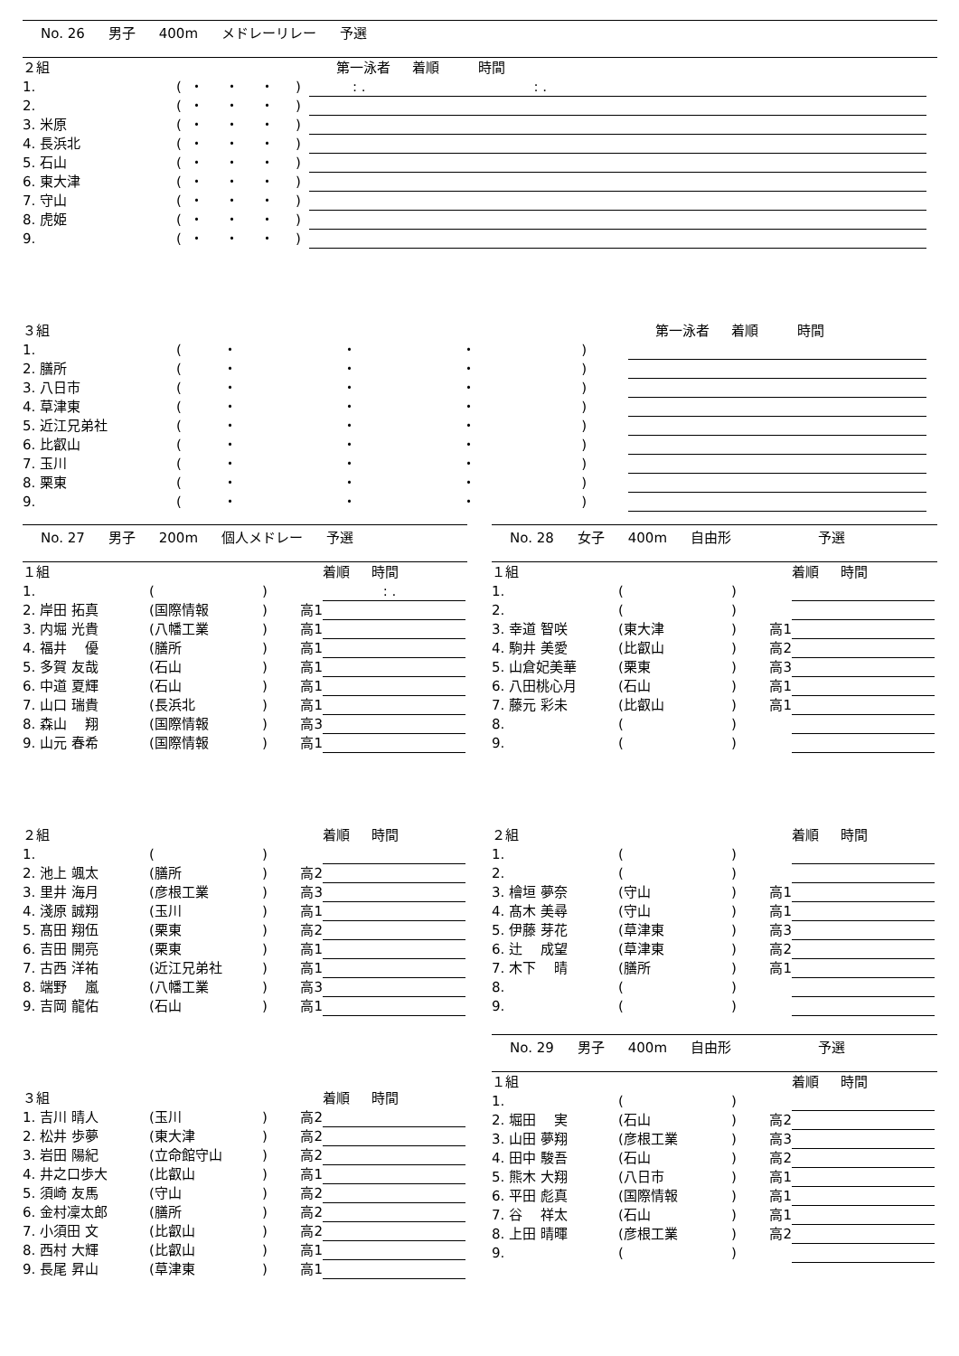No. 26 男子 400m メドレーリレー 予選
| ２組 | | | | | | | 第一泳者 着順 時間 |
| 1. | ( | ・ | ・ | ・ | ) | | : . : . |
| 2. | ( | ・ | ・ | ・ | ) | | |
| 3. 米原 | ( | ・ | ・ | ・ | ) | | |
| 4. 長浜北 | ( | ・ | ・ | ・ | ) | | |
| 5. 石山 | ( | ・ | ・ | ・ | ) | | |
| 6. 東大津 | ( | ・ | ・ | ・ | ) | | |
| 7. 守山 | ( | ・ | ・ | ・ | ) | | |
| 8. 虎姫 | ( | ・ | ・ | ・ | ) | | |
| 9. | ( | ・ | ・ | ・ | ) | | |
| ３組 | | | | | | | 第一泳者 着順 時間 |
| 1. | ( | ・ | ・ | ・ | ) | | |
| 2. 膳所 | ( | ・ | ・ | ・ | ) | | |
| 3. 八日市 | ( | ・ | ・ | ・ | ) | | |
| 4. 草津東 | ( | ・ | ・ | ・ | ) | | |
| 5. 近江兄弟社 | ( | ・ | ・ | ・ | ) | | |
| 6. 比叡山 | ( | ・ | ・ | ・ | ) | | |
| 7. 玉川 | ( | ・ | ・ | ・ | ) | | |
| 8. 栗東 | ( | ・ | ・ | ・ | ) | | |
| 9. | ( | ・ | ・ | ・ | ) | | |
No. 27 男子 200m 個人メドレー 予選
| １組 | | | | 着順 時間 |
| 1. | ( | ) | | : . |
| 2. 岸田 拓真 | (国際情報 | ) | 高1 | |
| 3. 内堀 光貴 | (八幡工業 | ) | 高1 | |
| 4. 福井 優 | (膳所 | ) | 高1 | |
| 5. 多賀 友哉 | (石山 | ) | 高1 | |
| 6. 中道 夏輝 | (石山 | ) | 高1 | |
| 7. 山口 瑞貴 | (長浜北 | ) | 高1 | |
| 8. 森山 翔 | (国際情報 | ) | 高3 | |
| 9. 山元 春希 | (国際情報 | ) | 高1 | |
| ２組 | | | | 着順 時間 |
| 1. | ( | ) | | |
| 2. 池上 颯太 | (膳所 | ) | 高2 | |
| 3. 里井 海月 | (彦根工業 | ) | 高3 | |
| 4. 淺原 誠翔 | (玉川 | ) | 高1 | |
| 5. 髙田 翔伍 | (栗東 | ) | 高2 | |
| 6. 吉田 開亮 | (栗東 | ) | 高1 | |
| 7. 古西 洋祐 | (近江兄弟社 | ) | 高1 | |
| 8. 端野 嵐 | (八幡工業 | ) | 高3 | |
| 9. 吉岡 龍佑 | (石山 | ) | 高1 | |
| ３組 | | | | 着順 時間 |
| 1. 吉川 晴人 | (玉川 | ) | 高2 | |
| 2. 松井 歩夢 | (東大津 | ) | 高2 | |
| 3. 岩田 陽紀 | (立命館守山 | ) | 高2 | |
| 4. 井之口歩大 | (比叡山 | ) | 高1 | |
| 5. 須崎 友馬 | (守山 | ) | 高2 | |
| 6. 金村凜太郎 | (膳所 | ) | 高2 | |
| 7. 小須田 文 | (比叡山 | ) | 高2 | |
| 8. 西村 大輝 | (比叡山 | ) | 高1 | |
| 9. 長尾 昇山 | (草津東 | ) | 高1 | |
No. 28 女子 400m 自由形 予選
| １組 | | | | 着順 時間 |
| 1. | ( | ) | | |
| 2. | ( | ) | | |
| 3. 幸道 智咲 | (東大津 | ) | 高1 | |
| 4. 駒井 美愛 | (比叡山 | ) | 高2 | |
| 5. 山倉妃美華 | (栗東 | ) | 高3 | |
| 6. 八田桃心月 | (石山 | ) | 高1 | |
| 7. 藤元 彩未 | (比叡山 | ) | 高1 | |
| 8. | ( | ) | | |
| 9. | ( | ) | | |
| ２組 | | | | 着順 時間 |
| 1. | ( | ) | | |
| 2. | ( | ) | | |
| 3. 檜垣 夢奈 | (守山 | ) | 高1 | |
| 4. 髙木 美尋 | (守山 | ) | 高1 | |
| 5. 伊藤 芽花 | (草津東 | ) | 高3 | |
| 6. 辻 成望 | (草津東 | ) | 高2 | |
| 7. 木下 晴 | (膳所 | ) | 高1 | |
| 8. | ( | ) | | |
| 9. | ( | ) | | |
No. 29 男子 400m 自由形 予選
| １組 | | | | 着順 時間 |
| 1. | ( | ) | | |
| 2. 堀田 実 | (石山 | ) | 高2 | |
| 3. 山田 夢翔 | (彦根工業 | ) | 高3 | |
| 4. 田中 駿吾 | (石山 | ) | 高2 | |
| 5. 熊木 大翔 | (八日市 | ) | 高1 | |
| 6. 平田 彪真 | (国際情報 | ) | 高1 | |
| 7. 谷 祥太 | (石山 | ) | 高1 | |
| 8. 上田 晴暉 | (彦根工業 | ) | 高2 | |
| 9. | ( | ) | | |